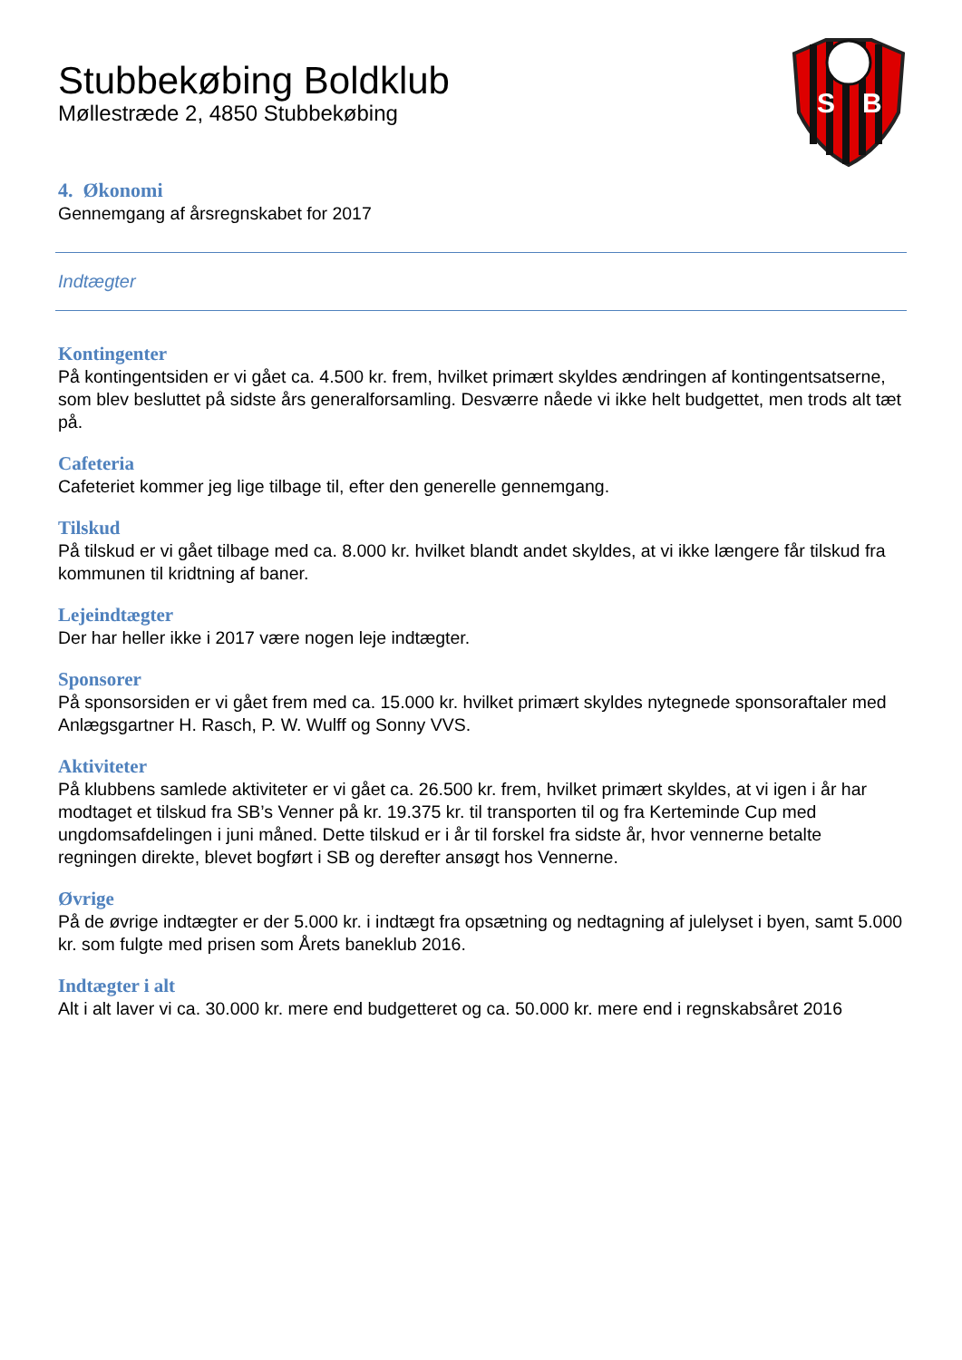S
B
Stubbekøbing Boldklub
Møllestræde 2, 4850 Stubbekøbing
4. Økonomi
Gennemgang af årsregnskabet for 2017
Indtægter
Kontingenter
På kontingentsiden er vi gået ca. 4.500 kr. frem, hvilket primært skyldes ændringen af kontingentsatserne, som blev besluttet på sidste års generalforsamling. Desværre nåede vi ikke helt budgettet, men trods alt tæt på.
Cafeteria
Cafeteriet kommer jeg lige tilbage til, efter den generelle gennemgang.
Tilskud
På tilskud er vi gået tilbage med ca. 8.000 kr. hvilket blandt andet skyldes, at vi ikke længere får tilskud fra kommunen til kridtning af baner.
Lejeindtægter
Der har heller ikke i 2017 være nogen leje indtægter.
Sponsorer
På sponsorsiden er vi gået frem med ca. 15.000 kr. hvilket primært skyldes nytegnede sponsoraftaler med Anlægsgartner H. Rasch, P. W. Wulff og Sonny VVS.
Aktiviteter
På klubbens samlede aktiviteter er vi gået ca. 26.500 kr. frem, hvilket primært skyldes, at vi igen i år har modtaget et tilskud fra SB’s Venner på kr. 19.375 kr. til transporten til og fra Kerteminde Cup med ungdomsafdelingen i juni måned. Dette tilskud er i år til forskel fra sidste år, hvor vennerne betalte regningen direkte, blevet bogført i SB og derefter ansøgt hos Vennerne.
Øvrige
På de øvrige indtægter er der 5.000 kr. i indtægt fra opsætning og nedtagning af julelyset i byen, samt 5.000 kr. som fulgte med prisen som Årets baneklub 2016.
Indtægter i alt
Alt i alt laver vi ca. 30.000 kr. mere end budgetteret og ca. 50.000 kr. mere end i regnskabsåret 2016